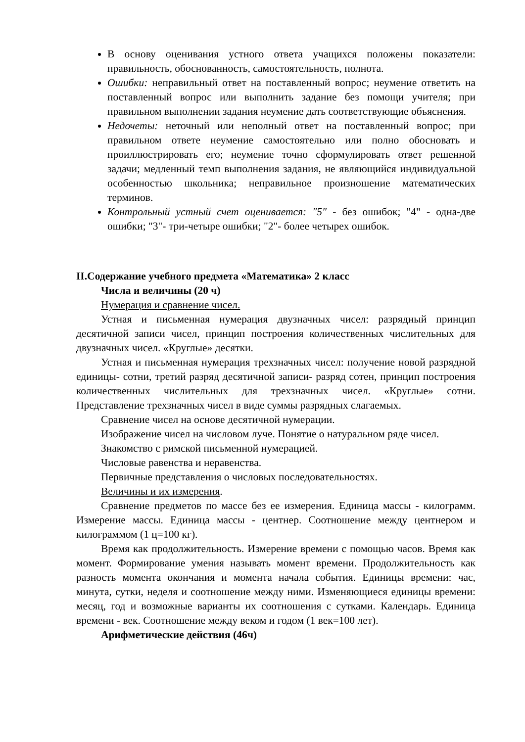В основу оценивания устного ответа учащихся положены показатели: правильность, обоснованность, самостоятельность, полнота.
Ошибки: неправильный ответ на поставленный вопрос; неумение ответить на поставленный вопрос или выполнить задание без помощи учителя; при правильном выполнении задания неумение дать соответствующие объяснения.
Недочеты: неточный или неполный ответ на поставленный вопрос; при правильном ответе неумение самостоятельно или полно обосновать и проиллюстрировать его; неумение точно сформулировать ответ решенной задачи; медленный темп выполнения задания, не являющийся индивидуальной особенностью школьника; неправильное произношение математических терминов.
Контрольный устный счет оценивается: "5" - без ошибок; "4" - однa-две ошибки; "3"- три-четыре ошибки; "2"- более четырех ошибок.
II.Содержание учебного предмета «Математика» 2 класс
Числа и величины (20 ч)
Нумерация и сравнение чисел.
Устная и письменная нумерация двузначных чисел: разрядный принцип десятичной записи чисел, принцип построения количественных числительных для двузначных чисел. «Круглые» десятки.
Устная и письменная нумерация трехзначных чисел: получение новой разрядной единицы- сотни, третий разряд десятичной записи- разряд сотен, принцип построения количественных числительных для трехзначных чисел. «Круглые» сотни. Представление трехзначных чисел в виде суммы разрядных слагаемых.
Сравнение чисел на основе десятичной нумерации.
Изображение чисел на числовом луче. Понятие о натуральном ряде чисел.
Знакомство с римской письменной нумерацией.
Числовые равенства и неравенства.
Первичные представления о числовых последовательностях.
Величины и их измерения.
Сравнение предметов по массе без ее измерения. Единица массы - килограмм. Измерение массы. Единица массы - центнер. Соотношение между центнером и килограммом (1 ц=100 кг).
Время как продолжительность. Измерение времени с помощью часов. Время как момент. Формирование умения называть момент времени. Продолжительность как разность момента окончания и момента начала события. Единицы времени: час, минута, сутки, неделя и соотношение между ними. Изменяющиеся единицы времени: месяц, год и возможные варианты их соотношения с сутками. Календарь. Единица времени - век. Соотношение между веком и годом (1 век=100 лет).
Арифметические действия (46ч)